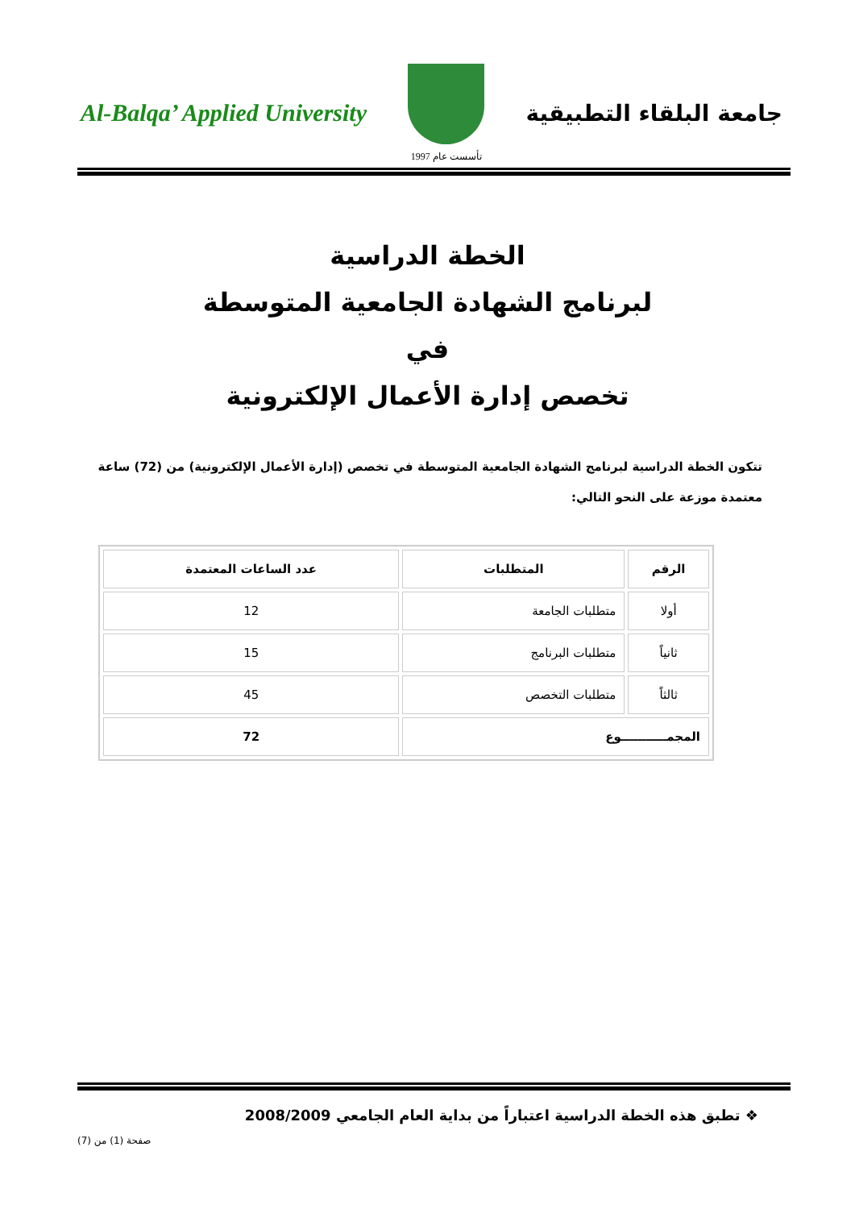Al-Balqa’ Applied University
تأسست عام 1997
جامعة البلقاء التطبيقية
الخطة الدراسية
لبرنامج الشهادة الجامعية المتوسطة
في
تخصص إدارة الأعمال الإلكترونية
تتكون الخطة الدراسية لبرنامج الشهادة الجامعية المتوسطة في تخصص (إدارة الأعمال الإلكترونية) من (72) ساعة معتمدة موزعة على النحو التالي:
| الرقم | المتطلبات | عدد الساعات المعتمدة |
| --- | --- | --- |
| أولا | متطلبات الجامعة | 12 |
| ثانياً | متطلبات البرنامج | 15 |
| ثالثاً | متطلبات التخصص | 45 |
| المجمـــــــــــوع | | 72 |
❖ تطبق هذه الخطة الدراسية اعتباراً من بداية العام الجامعي 2008/2009
صفحة (1) من (7)